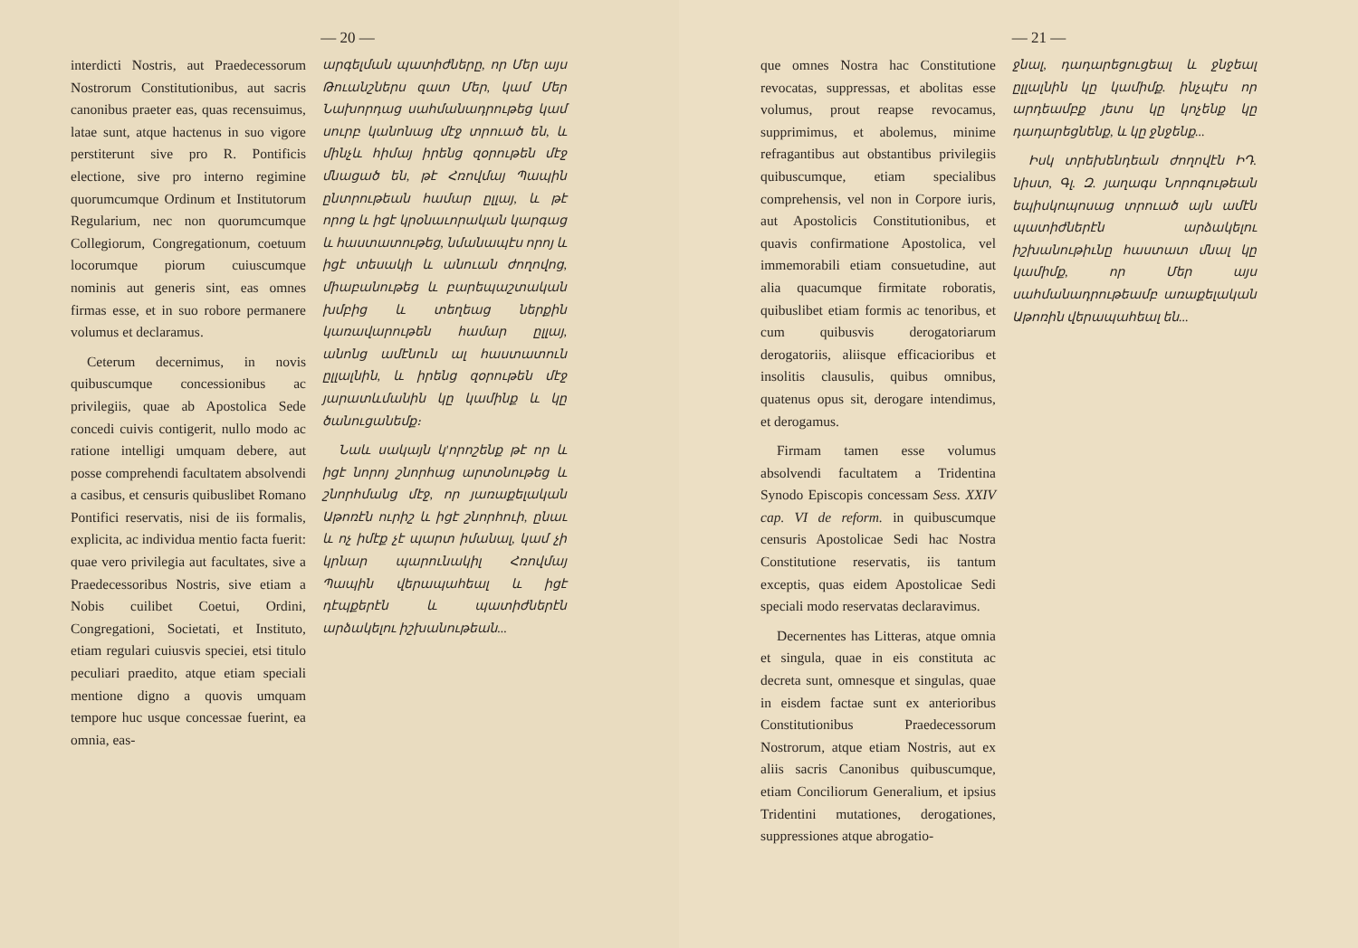— 20 —
interdicti Nostris, aut Praedecessorum Nostrorum Constitutionibus, aut sacris canonibus praeter eas, quas recensuimus, latae sunt, atque hactenus in suo vigore persti­terunt sive pro R. Pontificis electione, sive pro interno regimine quorumcumque Ordinum et Institutorum Regularium, nec non quorumcumque Collegiorum, Congregationum, coetuum locorumque piorum cuiuscumque nominis aut generis sint, eas omnes firmas esse, et in suo robore permanere volumus et declaramus.
Ceterum decernimus, in novis quibuscumque concessionibus ac privilegiis, quae ab Apostolica Sede concedi cuivis contigerit, nullo modo ac ratione intelligi umquam debere, aut posse comprehendi facultatem absolvendi a casibus, et censuris quibuslibet Romano Pontifici reservatis, nisi de iis formalis, explicita, ac individua mentio facta fuerit: quae vero privilegia aut facultates, sive a Praedecessoribus Nostris, sive etiam a Nobis cuilibet Coetui, Ordini, Congregationi, Societati, et Instituto, etiam regulari cuiusvis speciei, etsi titulo peculiari praedito, atque etiam speciali mentione digno a quovis umquam tempore huc usque concessae fuerint, ea omnia, eas-
արգելման պատիժները, որ Մեր այս Թուանշներս զատ Մեր, կամ Մեր Նախորդաց սահմանադրութեց կամ սուրբ կանոնաց մէջ տրուած են, և մինչև հիմայ իրենց զօրութեն մէջ մնացած են, թէ Հռովմայ Պապին ընտրութեան համար ըլլայ, և թէ որոց և իցէ կրօնաւորական կարգաց և հաստատութեց, նմանապէս որոյ և իցէ տեսակի և անուան ժողովոց, միաբանութեց և բարեպաշտական խմբից և տեղեաց ներքին կառավարութեն համար ըլլայ, անոնց ամէնուն ալ հաստատուն ըլլալնին, և իրենց զօրութեն մէջ յարատևմանին կը կամինք և կը ծանուցանեմք։
Նաև սակայն կ'որոշենք թէ որ և իցէ նորոյ շնորհաց արտօնութեց և շնորհմանց մէջ, որ յառաքելական Աթոռէն ուրիշ և իցէ շնորհուի, ընաւ և ոչ իմէք չէ պարտ իմանալ, կամ չի կրնար պարունակիլ Հռովմայ Պապին վերապահեալ և իցէ դէպքերէն և պատիժներէն արձակելու իշխանութեան...
— 21 —
que omnes Nostra hac Constitutione revocatas, suppressas, et abolitas esse volumus, prout reapse revocamus, supprimimus, et abolemus, minime refragantibus aut obstantibus privilegiis quibuscumque, etiam specialibus comprehensis, vel non in Corpore iuris, aut Apostolicis Constitutionibus, et quavis confirmatione Apostolica, vel immemorabili etiam consuetudine, aut alia quacumque firmitate roboratis, quibuslibet etiam formis ac tenoribus, et cum quibusvis derogatoriarum derogatoriis, aliisque efficacioribus et insolitis clausulis, quibus omnibus, quatenus opus sit, derogare intendimus, et derogamus.
Firmam tamen esse volumus absolvendi facultatem a Tridentina Synodo Episcopis concessam Sess. XXIV cap. VI de reform. in quibuscumque censuris Apostolicae Sedi hac Nostra Constitutione reservatis, iis tantum exceptis, quas eidem Apostolicae Sedi speciali modo reservatas declaravimus.
Decernentes has Litteras, atque omnia et singula, quae in eis constituta ac decreta sunt, omnesque et singulas, quae in eisdem factae sunt ex anterioribus Constitutionibus Praedecessorum Nostrorum, atque etiam Nostris, aut ex aliis sacris Canonibus quibuscumque, etiam Conciliorum Generalium, et ipsius Tridentini mutationes, derogationes, suppressiones atque abrogatio-
ջնալ, դադարեցուցեալ և ջնջեալ ըլլալնին կը կամիմք. ինչպէս որ արդեամբք յետս կը կոչենք կը դադարեցնենք, և կը ջնջենք...
Իսկ տրեխենդեան ժողովէն ԻԴ. նիստ, Գլ. Զ. յաղագս Նորոգութեան եպիսկոպոսաց տրուած այն ամէն պատիժներէն արձակելու իշխանութիւնը հաստատ մնալ կը կամիմք, որ Մեր այս սահմանադրութեամբ առաքելական Աթոռին վերապահեալ են...